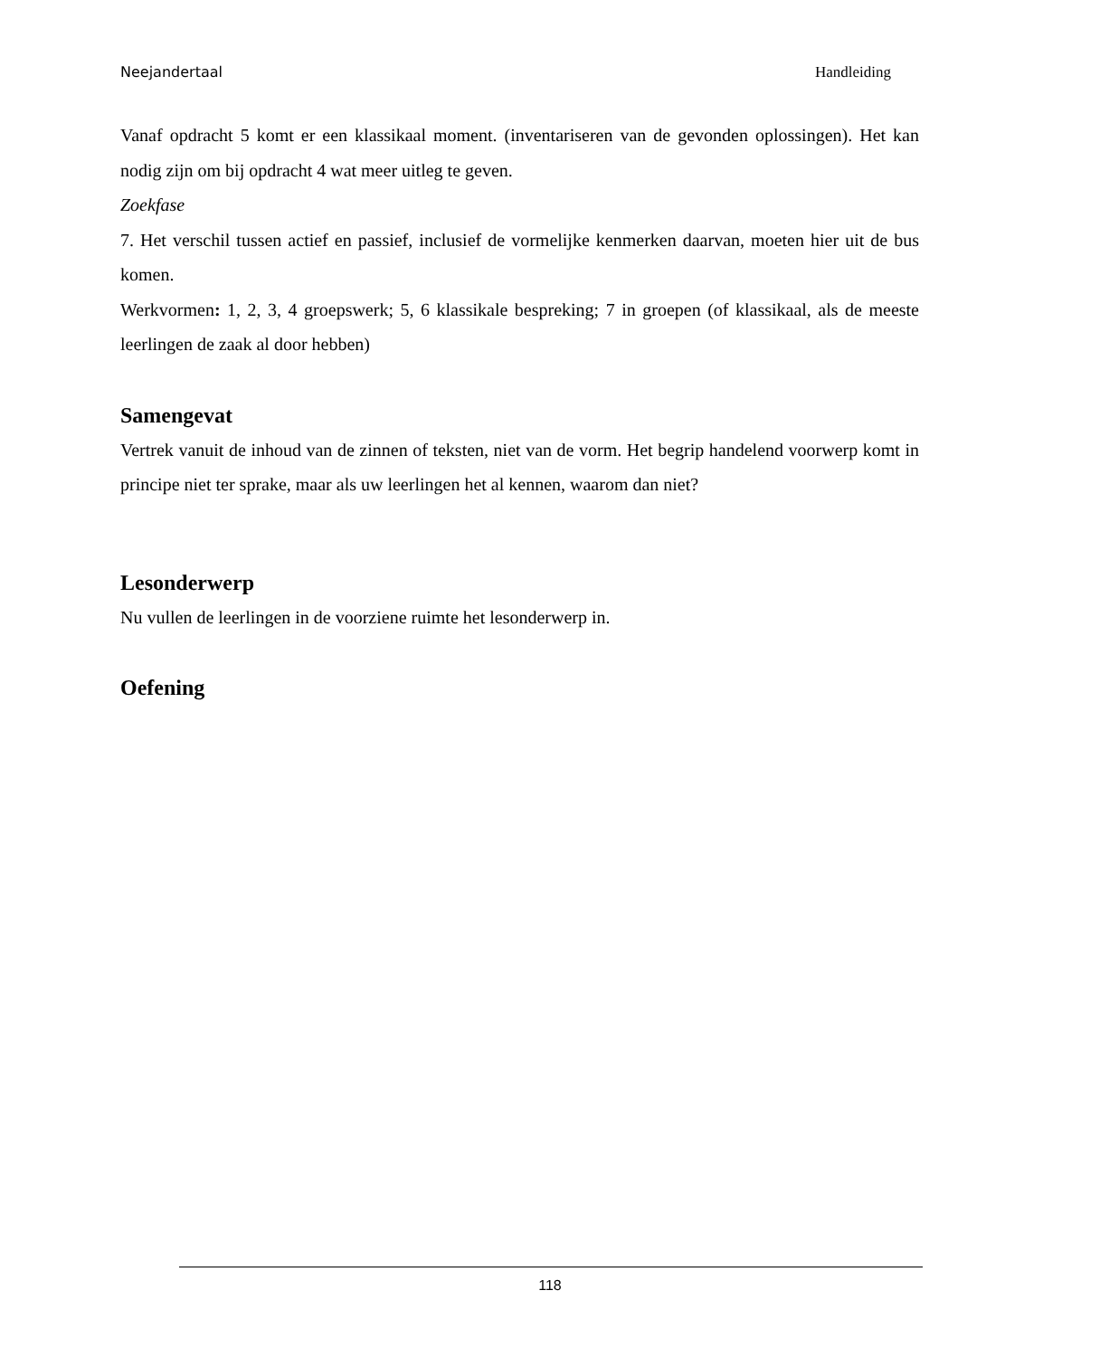Neejandertaal Handleiding
Vanaf opdracht 5 komt er een klassikaal moment. (inventariseren van de gevonden oplossingen). Het kan nodig zijn om bij opdracht 4 wat meer uitleg te geven.
Zoekfase
7. Het verschil tussen actief en passief, inclusief de vormelijke kenmerken daarvan, moeten hier uit de bus komen.
Werkvormen: 1, 2, 3, 4 groepswerk; 5, 6 klassikale bespreking; 7 in groepen (of klassikaal, als de meeste leerlingen de zaak al door hebben)
Samengevat
Vertrek vanuit de inhoud van de zinnen of teksten, niet van de vorm. Het begrip handelend voorwerp komt in principe niet ter sprake, maar als uw leerlingen het al kennen, waarom dan niet?
Lesonderwerp
Nu vullen de leerlingen in de voorziene ruimte het lesonderwerp in.
Oefening
118